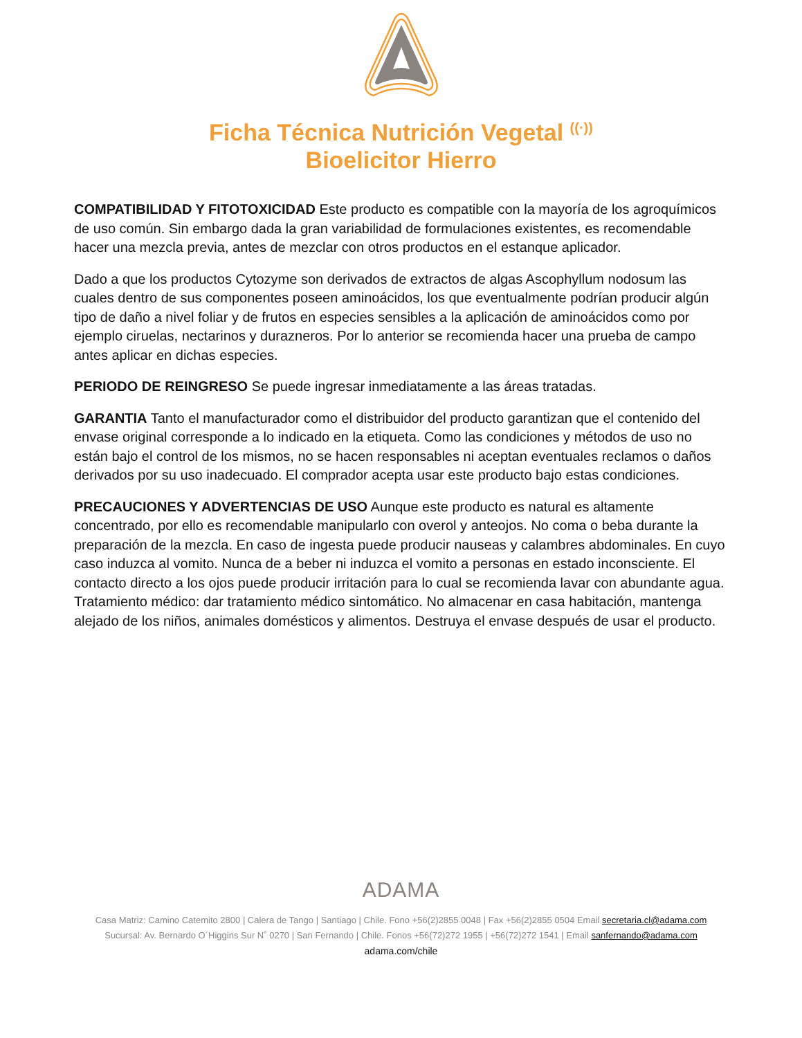Ficha Técnica Nutrición Vegetal <sup>((·))</sup>
Bioelicitor Hierro
COMPATIBILIDAD Y FITOTOXICIDAD Este producto es compatible con la mayoría de los agroquímicos de uso común. Sin embargo dada la gran variabilidad de formulaciones existentes, es recomendable hacer una mezcla previa, antes de mezclar con otros productos en el estanque aplicador.
Dado a que los productos Cytozyme son derivados de extractos de algas Ascophyllum nodosum las cuales dentro de sus componentes poseen aminoácidos, los que eventualmente podrían producir algún tipo de daño a nivel foliar y de frutos en especies sensibles a la aplicación de aminoácidos como por ejemplo ciruelas, nectarinos y durazneros. Por lo anterior se recomienda hacer una prueba de campo antes aplicar en dichas especies.
PERIODO DE REINGRESO Se puede ingresar inmediatamente a las áreas tratadas.
GARANTIA Tanto el manufacturador como el distribuidor del producto garantizan que el contenido del envase original corresponde a lo indicado en la etiqueta. Como las condiciones y métodos de uso no están bajo el control de los mismos, no se hacen responsables ni aceptan eventuales reclamos o daños derivados por su uso inadecuado. El comprador acepta usar este producto bajo estas condiciones.
PRECAUCIONES Y ADVERTENCIAS DE USO Aunque este producto es natural es altamente concentrado, por ello es recomendable manipularlo con overol y anteojos. No coma o beba durante la preparación de la mezcla. En caso de ingesta puede producir nauseas y calambres abdominales. En cuyo caso induzca al vomito. Nunca de a beber ni induzca el vomito a personas en estado inconsciente. El contacto directo a los ojos puede producir irritación para lo cual se recomienda lavar con abundante agua. Tratamiento médico: dar tratamiento médico sintomático. No almacenar en casa habitación, mantenga alejado de los niños, animales domésticos y alimentos. Destruya el envase después de usar el producto.
ADAMA
Casa Matriz: Camino Catemito 2800 | Calera de Tango | Santiago | Chile. Fono +56(2)2855 0048 | Fax +56(2)2855 0504 Email secretaria.cl@adama.com
Sucursal: Av. Bernardo O´Higgins Sur N˚ 0270 | San Fernando | Chile. Fonos +56(72)272 1955 | +56(72)272 1541 | Email sanfernando@adama.com
adama.com/chile